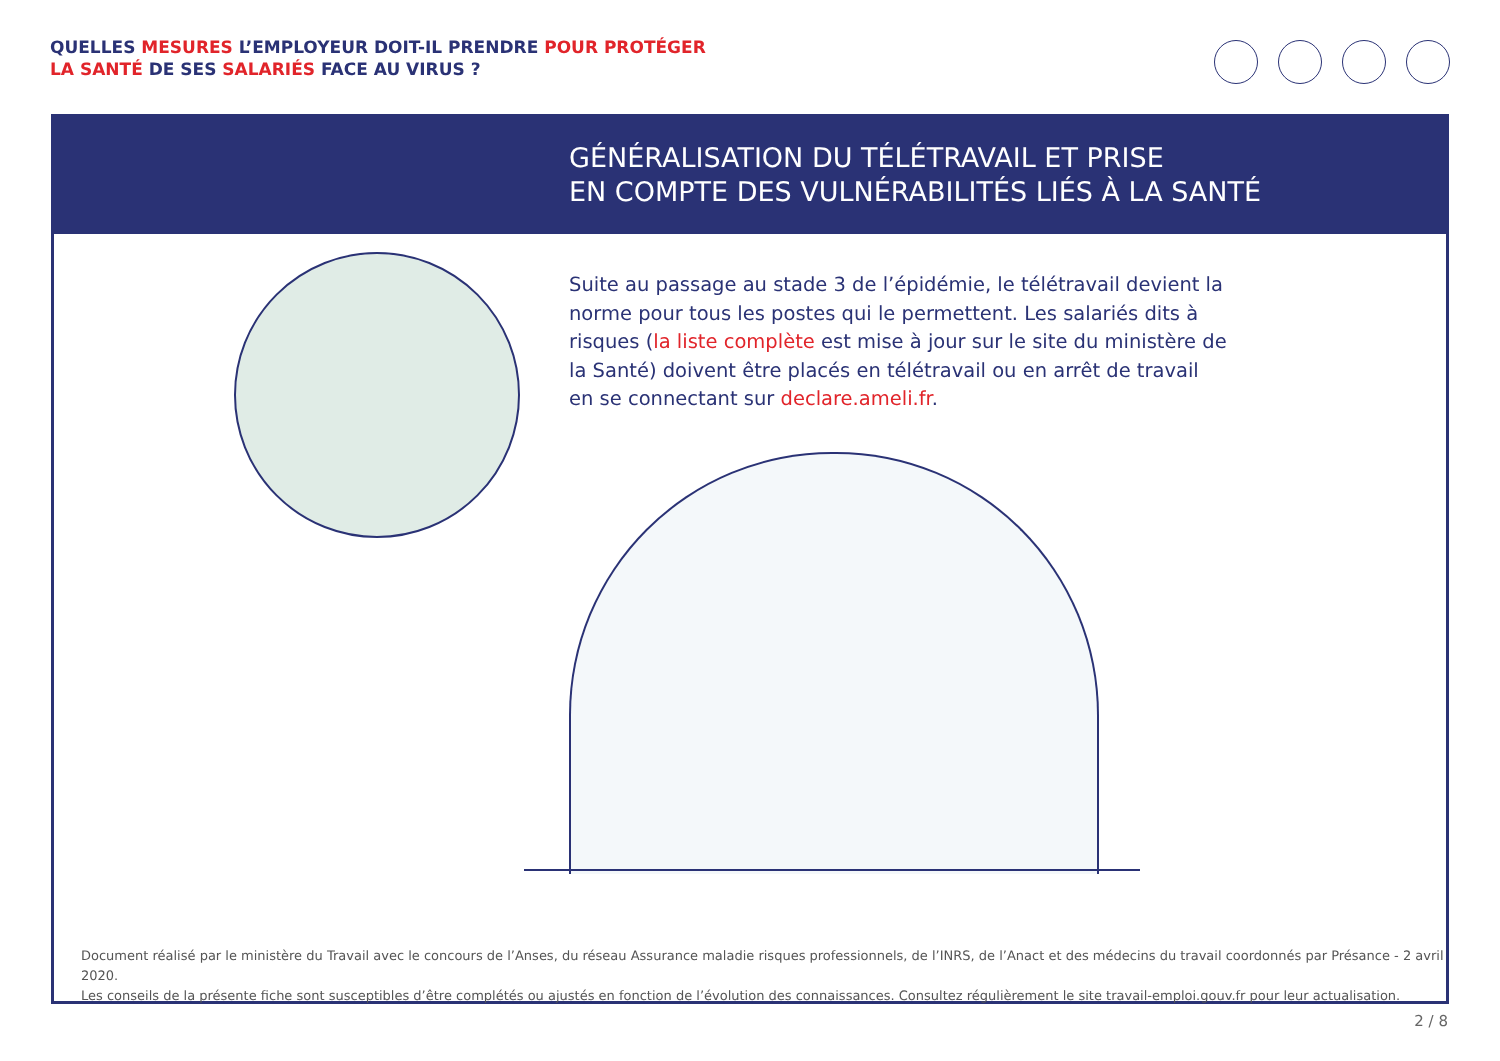QUELLES MESURES L’EMPLOYEUR DOIT-IL PRENDRE POUR PROTÉGER
LA SANTÉ DE SES SALARIÉS FACE AU VIRUS ?
GÉNÉRALISATION DU TÉLÉTRAVAIL ET PRISE
EN COMPTE DES VULNÉRABILITÉS LIÉS À LA SANTÉ
Suite au passage au stade 3 de l’épidémie, le télétravail devient la norme pour tous les postes qui le permettent. Les salariés dits à risques (la liste complète est mise à jour sur le site du ministère de la Santé) doivent être placés en télétravail ou en arrêt de travail en se connectant sur declare.ameli.fr.
Document réalisé par le ministère du Travail avec le concours de l’Anses, du réseau Assurance maladie risques professionnels, de l’INRS, de l’Anact et des médecins du travail coordonnés par Présance - 2 avril 2020.
Les conseils de la présente fiche sont susceptibles d’être complétés ou ajustés en fonction de l’évolution des connaissances. Consultez régulièrement le site travail-emploi.gouv.fr pour leur actualisation.
2 / 8